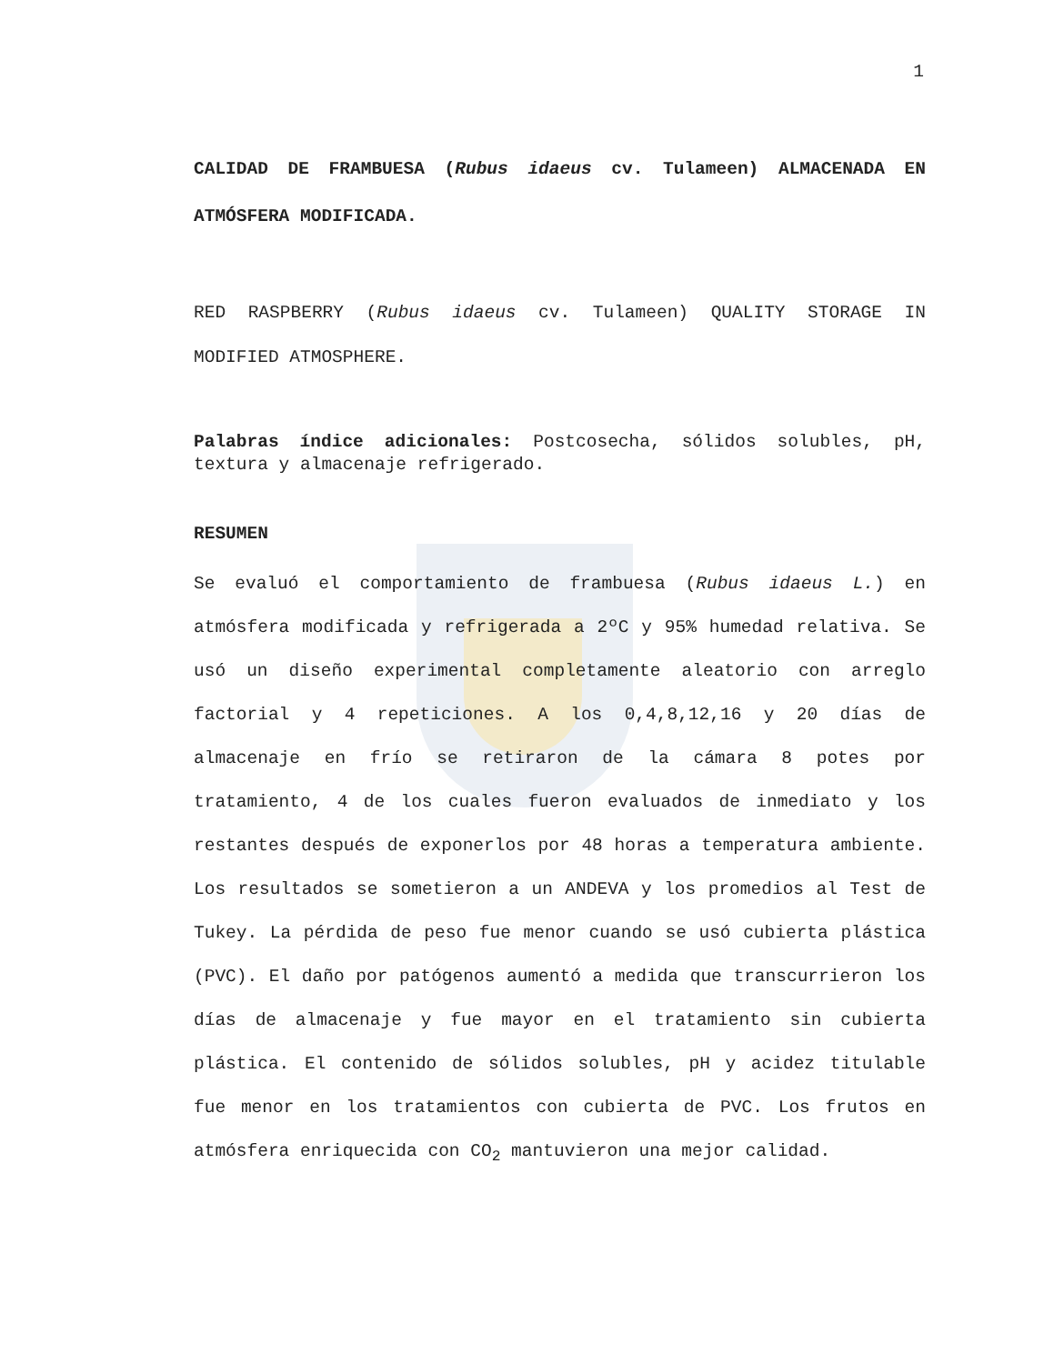1
CALIDAD DE FRAMBUESA (Rubus idaeus cv. Tulameen) ALMACENADA EN ATMÓSFERA MODIFICADA.
RED RASPBERRY (Rubus idaeus cv. Tulameen) QUALITY STORAGE IN MODIFIED ATMOSPHERE.
Palabras índice adicionales: Postcosecha, sólidos solubles, pH, textura y almacenaje refrigerado.
RESUMEN
Se evaluó el comportamiento de frambuesa (Rubus idaeus L.) en atmósfera modificada y refrigerada a 2ºC y 95% humedad relativa. Se usó un diseño experimental completamente aleatorio con arreglo factorial y 4 repeticiones. A los 0,4,8,12,16 y 20 días de almacenaje en frío se retiraron de la cámara 8 potes por tratamiento, 4 de los cuales fueron evaluados de inmediato y los restantes después de exponerlos por 48 horas a temperatura ambiente. Los resultados se sometieron a un ANDEVA y los promedios al Test de Tukey. La pérdida de peso fue menor cuando se usó cubierta plástica (PVC). El daño por patógenos aumentó a medida que transcurrieron los días de almacenaje y fue mayor en el tratamiento sin cubierta plástica. El contenido de sólidos solubles, pH y acidez titulable fue menor en los tratamientos con cubierta de PVC. Los frutos en atmósfera enriquecida con CO<sub>2</sub> mantuvieron una mejor calidad.